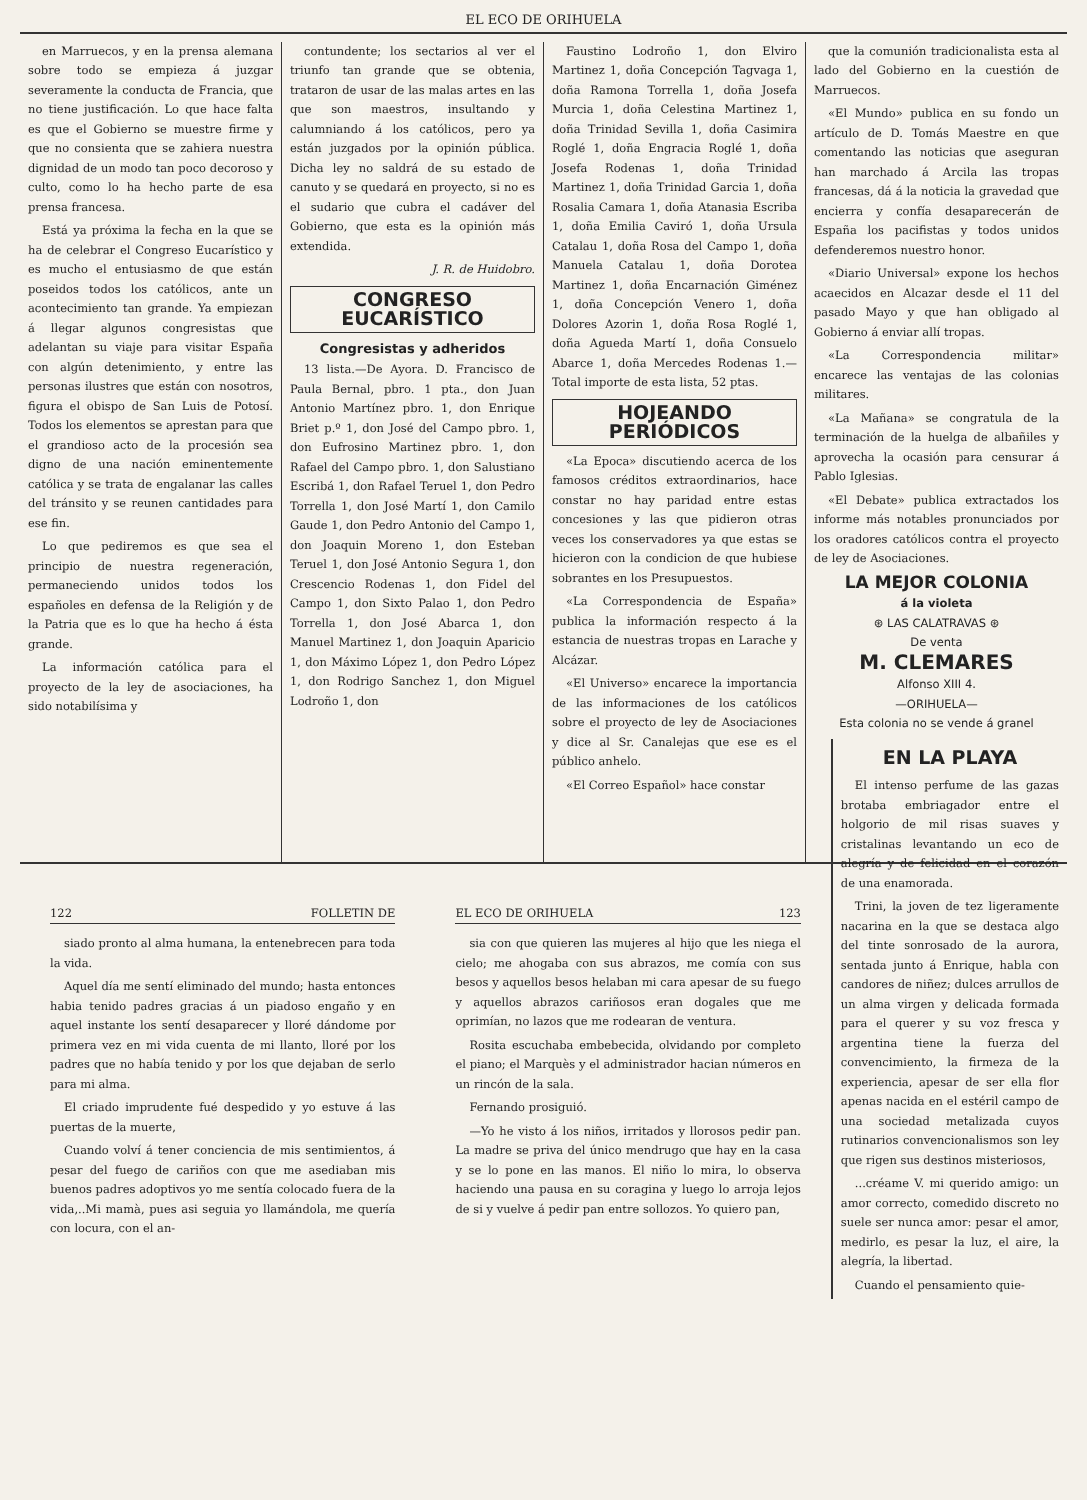EL ECO DE ORIHUELA
en Marruecos, y en la prensa alemana sobre todo se empieza á juzgar severamente la conducta de Francia, que no tiene justificación. Lo que hace falta es que el Gobierno se muestre firme y que no consienta que se zahiera nuestra dignidad de un modo tan poco decoroso y culto, como lo ha hecho parte de esa prensa francesa.
Está ya próxima la fecha en la que se ha de celebrar el Congreso Eucarístico y es mucho el entusiasmo de que están poseidos todos los católicos, ante un acontecimiento tan grande. Ya empiezan á llegar algunos congresistas que adelantan su viaje para visitar España con algún detenimiento, y entre las personas ilustres que están con nosotros, figura el obispo de San Luis de Potosí. Todos los elementos se aprestan para que el grandioso acto de la procesión sea digno de una nación eminentemente católica y se trata de engalanar las calles del tránsito y se reunen cantidades para ese fin.
Lo que pediremos es que sea el principio de nuestra regeneración, permaneciendo unidos todos los españoles en defensa de la Religión y de la Patria que es lo que ha hecho á ésta grande.
La información católica para el proyecto de la ley de asociaciones, ha sido notabilísima y
contundente; los sectarios al ver el triunfo tan grande que se obtenia, trataron de usar de las malas artes en las que son maestros, insultando y calumniando á los católicos, pero ya están juzgados por la opinión pública. Dicha ley no saldrá de su estado de canuto y se quedará en proyecto, si no es el sudario que cubra el cadáver del Gobierno, que esta es la opinión más extendida.
J. R. de Huidobro.
CONGRESO EUCARÍSTICO
Congresistas y adheridos
13 lista.—De Ayora. D. Francisco de Paula Bernal, pbro. 1 pta., don Juan Antonio Martínez pbro. 1, don Enrique Briet p.º 1, don José del Campo pbro. 1, don Eufrosino Martinez pbro. 1, don Rafael del Campo pbro. 1, don Salustiano Escribá 1, don Rafael Teruel 1, don Pedro Torrella 1, don José Martí 1, don Camilo Gaude 1, don Pedro Antonio del Campo 1, don Joaquin Moreno 1, don Esteban Teruel 1, don José Antonio Segura 1, don Crescencio Rodenas 1, don Fidel del Campo 1, don Sixto Palao 1, don Pedro Torrella 1, don José Abarca 1, don Manuel Martinez 1, don Joaquin Aparicio 1, don Máximo López 1, don Pedro López 1, don Rodrigo Sanchez 1, don Miguel Lodroño 1, don
Faustino Lodroño 1, don Elviro Martinez 1, doña Concepción Tagvaga 1, doña Ramona Torrella 1, doña Josefa Murcia 1, doña Celestina Martinez 1, doña Trinidad Sevilla 1, doña Casimira Roglé 1, doña Engracia Roglé 1, doña Josefa Rodenas 1, doña Trinidad Martinez 1, doña Trinidad Garcia 1, doña Rosalia Camara 1, doña Atanasia Escriba 1, doña Emilia Caviró 1, doña Ursula Catalau 1, doña Rosa del Campo 1, doña Manuela Catalau 1, doña Dorotea Martinez 1, doña Encarnación Giménez 1, doña Concepción Venero 1, doña Dolores Azorin 1, doña Rosa Roglé 1, doña Agueda Martí 1, doña Consuelo Abarce 1, doña Mercedes Rodenas 1.—Total importe de esta lista, 52 ptas.
HOJEANDO PERIÓDICOS
«La Epoca» discutiendo acerca de los famosos créditos extraordinarios, hace constar no hay paridad entre estas concesiones y las que pidieron otras veces los conservadores ya que estas se hicieron con la condicion de que hubiese sobrantes en los Presupuestos.
«La Correspondencia de España» publica la información respecto á la estancia de nuestras tropas en Larache y Alcázar.
«El Universo» encarece la importancia de las informaciones de los católicos sobre el proyecto de ley de Asociaciones y dice al Sr. Canalejas que ese es el público anhelo.
«El Correo Español» hace constar
que la comunión tradicionalista esta al lado del Gobierno en la cuestión de Marruecos.
«El Mundo» publica en su fondo un artículo de D. Tomás Maestre en que comentando las noticias que aseguran han marchado á Arcila las tropas francesas, dá á la noticia la gravedad que encierra y confía desaparecerán de España los pacifistas y todos unidos defenderemos nuestro honor.
«Diario Universal» expone los hechos acaecidos en Alcazar desde el 11 del pasado Mayo y que han obligado al Gobierno á enviar allí tropas.
«La Correspondencia militar» encarece las ventajas de las colonias militares.
«La Mañana» se congratula de la terminación de la huelga de albañiles y aprovecha la ocasión para censurar á Pablo Iglesias.
«El Debate» publica extractados los informe más notables pronunciados por los oradores católicos contra el proyecto de ley de Asociaciones.
LA MEJOR COLONIA
á la violeta
⊛ LAS CALATRAVAS ⊛
De venta
M. CLEMARES
Alfonso XIII 4.
—ORIHUELA—
Esta colonia no se vende á granel
122 FOLLETIN DE
siado pronto al alma humana, la entenebrecen para toda la vida.
Aquel día me sentí eliminado del mundo; hasta entonces habia tenido padres gracias á un piadoso engaño y en aquel instante los sentí desaparecer y lloré dándome por primera vez en mi vida cuenta de mi llanto, lloré por los padres que no había tenido y por los que dejaban de serlo para mi alma.
El criado imprudente fué despedido y yo estuve á las puertas de la muerte,
Cuando volví á tener conciencia de mis sentimientos, á pesar del fuego de cariños con que me asediaban mis buenos padres adoptivos yo me sentía colocado fuera de la vida,..Mi mamà, pues asi seguia yo llamándola, me quería con locura, con el an-
EL ECO DE ORIHUELA 123
sia con que quieren las mujeres al hijo que les niega el cielo; me ahogaba con sus abrazos, me comía con sus besos y aquellos besos helaban mi cara apesar de su fuego y aquellos abrazos cariñosos eran dogales que me oprimían, no lazos que me rodearan de ventura.
Rosita escuchaba embebecida, olvidando por completo el piano; el Marquès y el administrador hacian números en un rincón de la sala.
Fernando prosiguió.
—Yo he visto á los niños, irritados y llorosos pedir pan. La madre se priva del único mendrugo que hay en la casa y se lo pone en las manos. El niño lo mira, lo observa haciendo una pausa en su coragina y luego lo arroja lejos de si y vuelve á pedir pan entre sollozos. Yo quiero pan,
EN LA PLAYA
El intenso perfume de las gazas brotaba embriagador entre el holgorio de mil risas suaves y cristalinas levantando un eco de alegría y de felicidad en el corazón de una enamorada.
Trini, la joven de tez ligeramente nacarina en la que se destaca algo del tinte sonrosado de la aurora, sentada junto á Enrique, habla con candores de niñez; dulces arrullos de un alma virgen y delicada formada para el querer y su voz fresca y argentina tiene la fuerza del convencimiento, la firmeza de la experiencia, apesar de ser ella flor apenas nacida en el estéril campo de una sociedad metalizada cuyos rutinarios convencionalismos son ley que rigen sus destinos misteriosos,
...créame V. mi querido amigo: un amor correcto, comedido discreto no suele ser nunca amor: pesar el amor, medirlo, es pesar la luz, el aire, la alegría, la libertad.
Cuando el pensamiento quie-